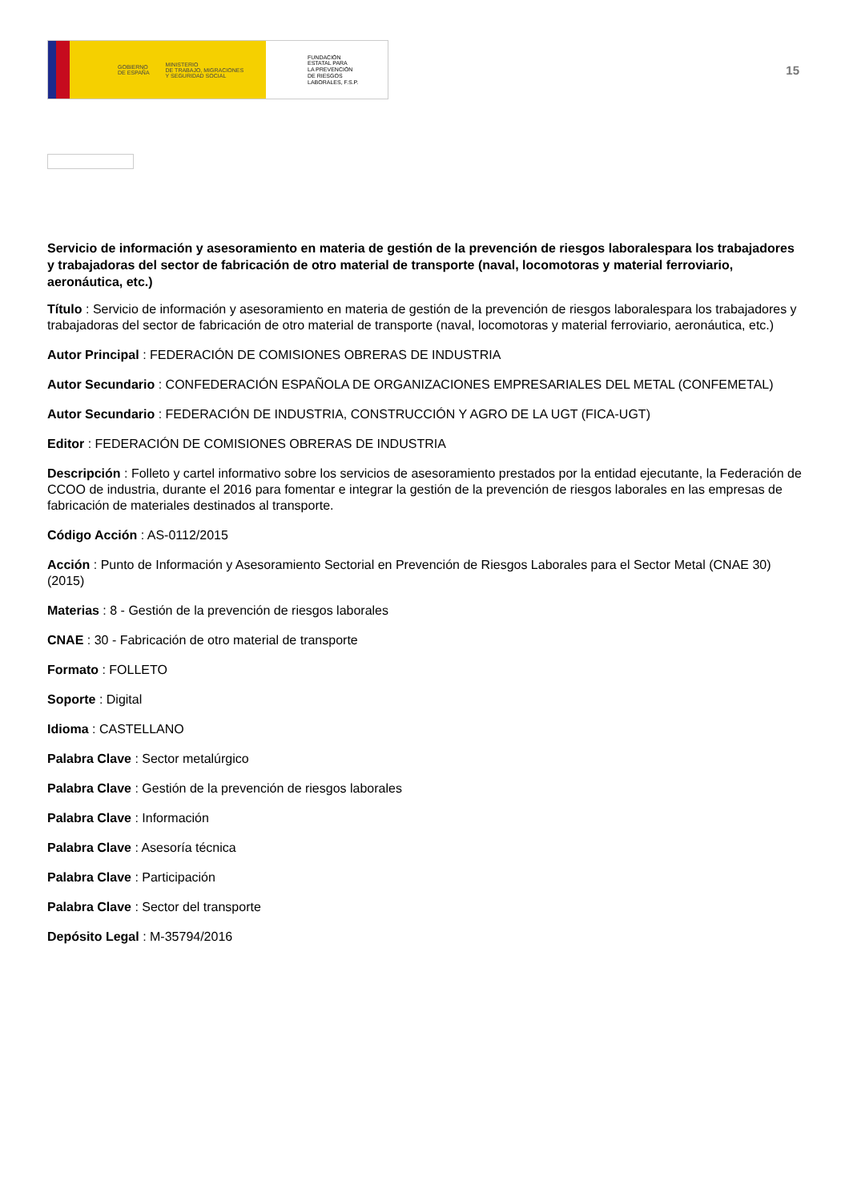GOBIERNO
DE ESPAÑA MINISTERIO
DE TRABAJO, MIGRACIONES
Y SEGURIDAD SOCIAL
FUNDACIÓN
ESTATAL PARA
LA PREVENCIÓN
DE RIESGOS
LABORALES, F.S.P.
15
Servicio de información y asesoramiento en materia de gestión de la prevención de riesgos laboralespara los trabajadores y trabajadoras del sector de fabricación de otro material de transporte (naval, locomotoras y material ferroviario, aeronáutica, etc.)
Título : Servicio de información y asesoramiento en materia de gestión de la prevención de riesgos laboralespara los trabajadores y trabajadoras del sector de fabricación de otro material de transporte (naval, locomotoras y material ferroviario, aeronáutica, etc.)
Autor Principal : FEDERACIÓN DE COMISIONES OBRERAS DE INDUSTRIA
Autor Secundario : CONFEDERACIÓN ESPAÑOLA DE ORGANIZACIONES EMPRESARIALES DEL METAL (CONFEMETAL)
Autor Secundario : FEDERACIÓN DE INDUSTRIA, CONSTRUCCIÓN Y AGRO DE LA UGT (FICA-UGT)
Editor : FEDERACIÓN DE COMISIONES OBRERAS DE INDUSTRIA
Descripción : Folleto y cartel informativo sobre los servicios de asesoramiento prestados por la entidad ejecutante, la Federación de CCOO de industria, durante el 2016 para fomentar e integrar la gestión de la prevención de riesgos laborales en las empresas de fabricación de materiales destinados al transporte.
Código Acción : AS-0112/2015
Acción : Punto de Información y Asesoramiento Sectorial en Prevención de Riesgos Laborales para el Sector Metal (CNAE 30) (2015)
Materias : 8 - Gestión de la prevención de riesgos laborales
CNAE : 30 - Fabricación de otro material de transporte
Formato : FOLLETO
Soporte : Digital
Idioma : CASTELLANO
Palabra Clave : Sector metalúrgico
Palabra Clave : Gestión de la prevención de riesgos laborales
Palabra Clave : Información
Palabra Clave : Asesoría técnica
Palabra Clave : Participación
Palabra Clave : Sector del transporte
Depósito Legal : M-35794/2016